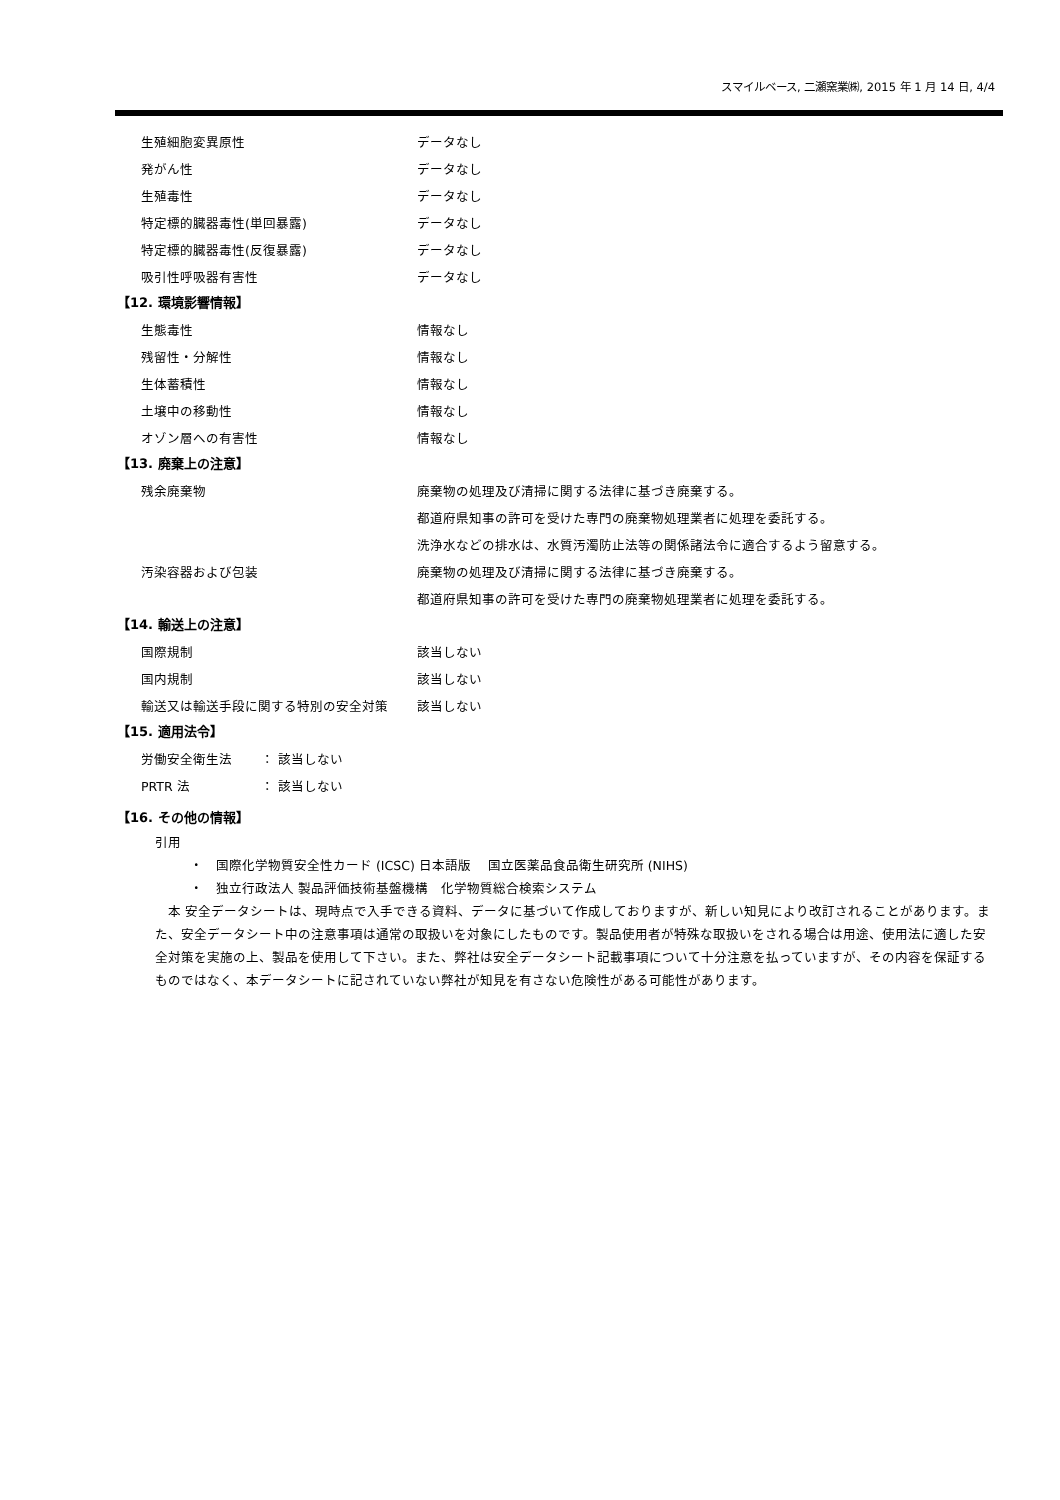スマイルベース, 二瀬窯業㈱, 2015 年 1 月 14 日, 4/4
| 生殖細胞変異原性 | データなし |
| 発がん性 | データなし |
| 生殖毒性 | データなし |
| 特定標的臓器毒性(単回暴露) | データなし |
| 特定標的臓器毒性(反復暴露) | データなし |
| 吸引性呼吸器有害性 | データなし |
【12. 環境影響情報】
| 生態毒性 | 情報なし |
| 残留性・分解性 | 情報なし |
| 生体蓄積性 | 情報なし |
| 土壌中の移動性 | 情報なし |
| オゾン層への有害性 | 情報なし |
【13. 廃棄上の注意】
| 残余廃棄物 | 廃棄物の処理及び清掃に関する法律に基づき廃棄する。 |
| | 都道府県知事の許可を受けた専門の廃棄物処理業者に処理を委託する。 |
| | 洗浄水などの排水は、水質汚濁防止法等の関係諸法令に適合するよう留意する。 |
| 汚染容器および包装 | 廃棄物の処理及び清掃に関する法律に基づき廃棄する。 |
| | 都道府県知事の許可を受けた専門の廃棄物処理業者に処理を委託する。 |
【14. 輸送上の注意】
| 国際規制 | 該当しない |
| 国内規制 | 該当しない |
| 輸送又は輸送手段に関する特別の安全対策 | 該当しない |
【15. 適用法令】
| 労働安全衛生法 | ： 該当しない |
| PRTR 法 | ： 該当しない |
【16. その他の情報】
引用
・　国際化学物質安全性カード (ICSC) 日本語版　 国立医薬品食品衛生研究所 (NIHS)
・　独立行政法人 製品評価技術基盤機構　化学物質総合検索システム
　本 安全データシートは、現時点で入手できる資料、データに基づいて作成しておりますが、新しい知見により改訂されることがあります。また、安全データシート中の注意事項は通常の取扱いを対象にしたものです。製品使用者が特殊な取扱いをされる場合は用途、使用法に適した安全対策を実施の上、製品を使用して下さい。また、弊社は安全データシート記載事項について十分注意を払っていますが、その内容を保証するものではなく、本データシートに記されていない弊社が知見を有さない危険性がある可能性があります。